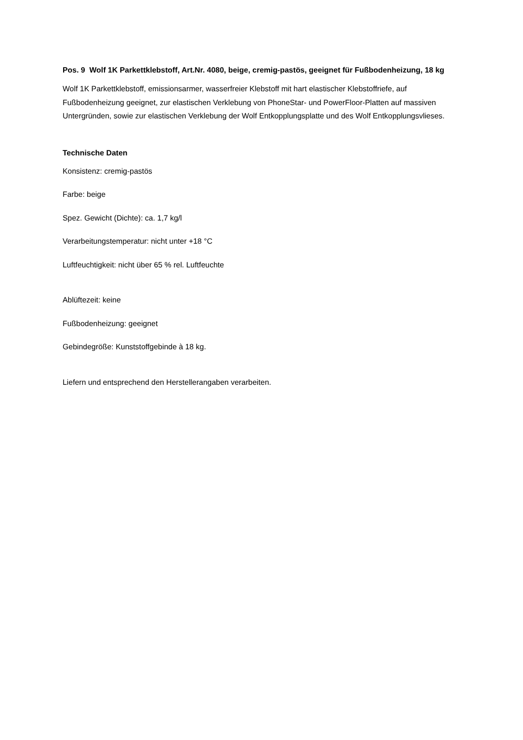Pos. 9 Wolf 1K Parkettklebstoff, Art.Nr. 4080, beige, cremig-pastös, geeignet für Fußbodenheizung, 18 kg
Wolf 1K Parkettklebstoff, emissionsarmer, wasserfreier Klebstoff mit hart elastischer Klebstoffriefe, auf Fußbodenheizung geeignet, zur elastischen Verklebung von PhoneStar- und PowerFloor-Platten auf massiven Untergründen, sowie zur elastischen Verklebung der Wolf Entkopplungsplatte und des Wolf Entkopplungsvlieses.
Technische Daten
Konsistenz: cremig-pastös
Farbe: beige
Spez. Gewicht (Dichte): ca. 1,7 kg/l
Verarbeitungstemperatur: nicht unter +18 °C
Luftfeuchtigkeit: nicht über 65 % rel. Luftfeuchte
Ablüftezeit: keine
Fußbodenheizung: geeignet
Gebindegröße: Kunststoffgebinde à 18 kg.
Liefern und entsprechend den Herstellerangaben verarbeiten.